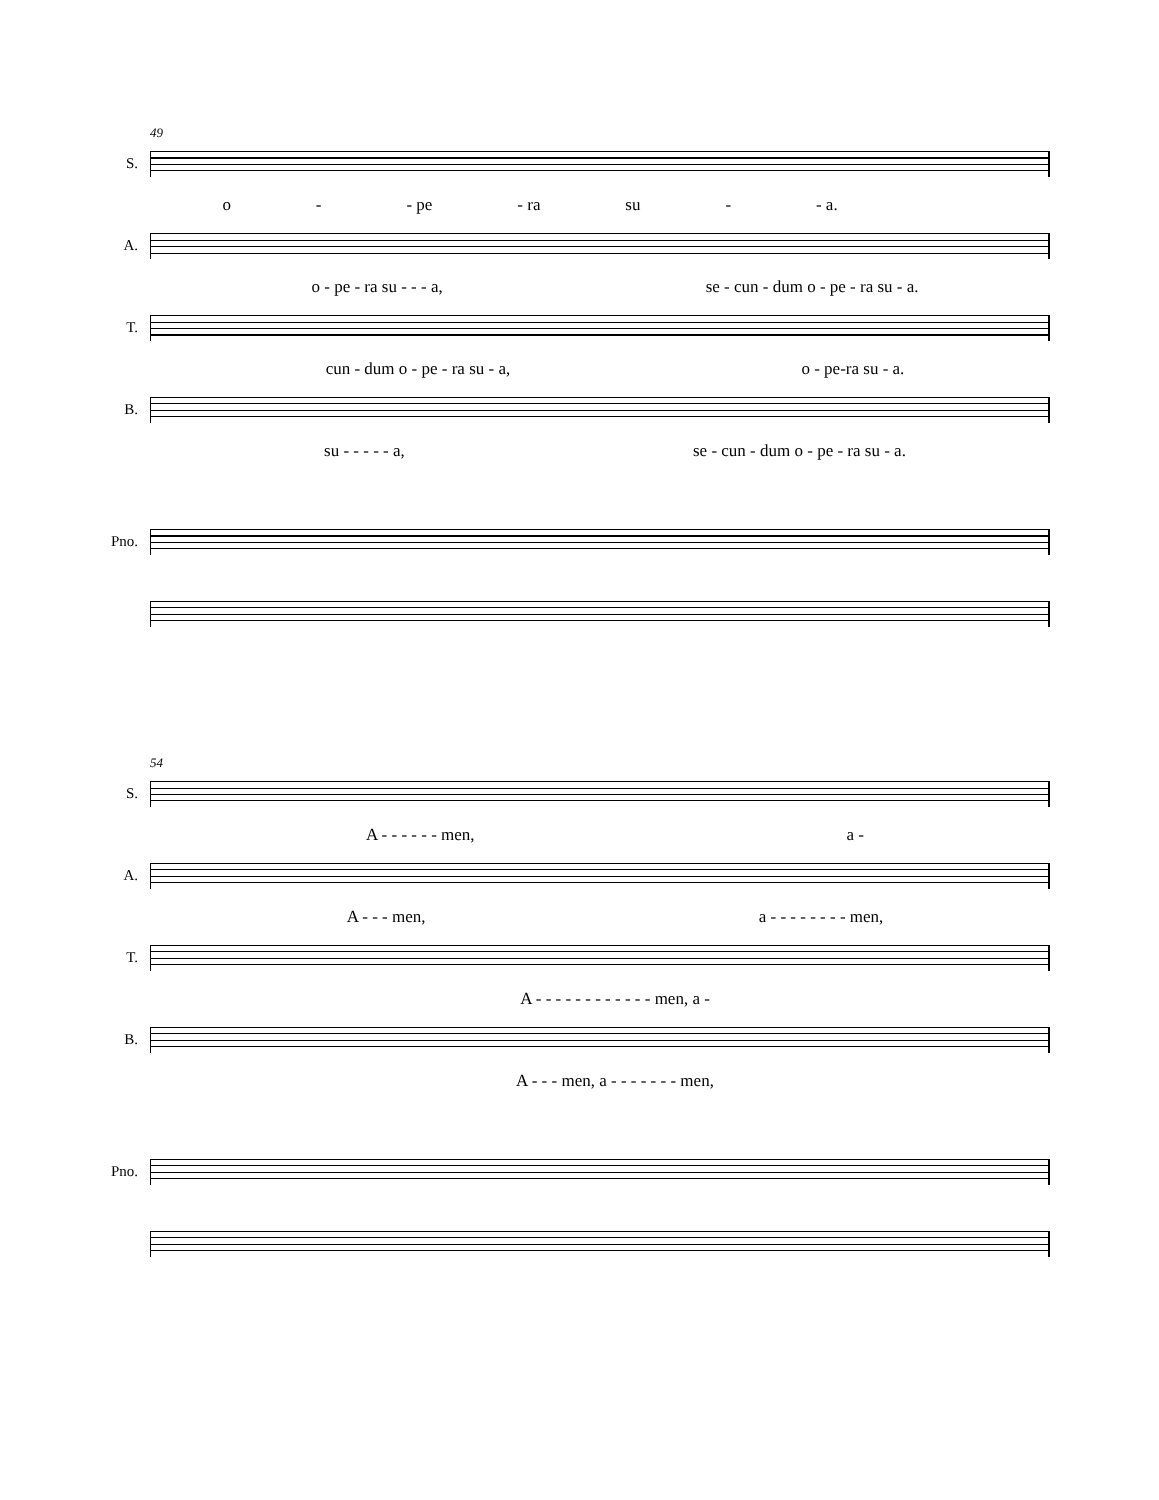49
S.
o - - pe - ra su - - a.
A.
o - pe - ra su - - - a, se - cun - dum o - pe - ra su - a.
T.
cun - dum o - pe - ra su - a, o - pe-ra su - a.
B.
su - - - - - a, se - cun - dum o - pe - ra su - a.
Pno.
54
S.
A - - - - - - men, a -
A.
A - - - men, a - - - - - - - - men,
T.
A - - - - - - - - - - - - men, a -
B.
A - - - men, a - - - - - - - men,
Pno.